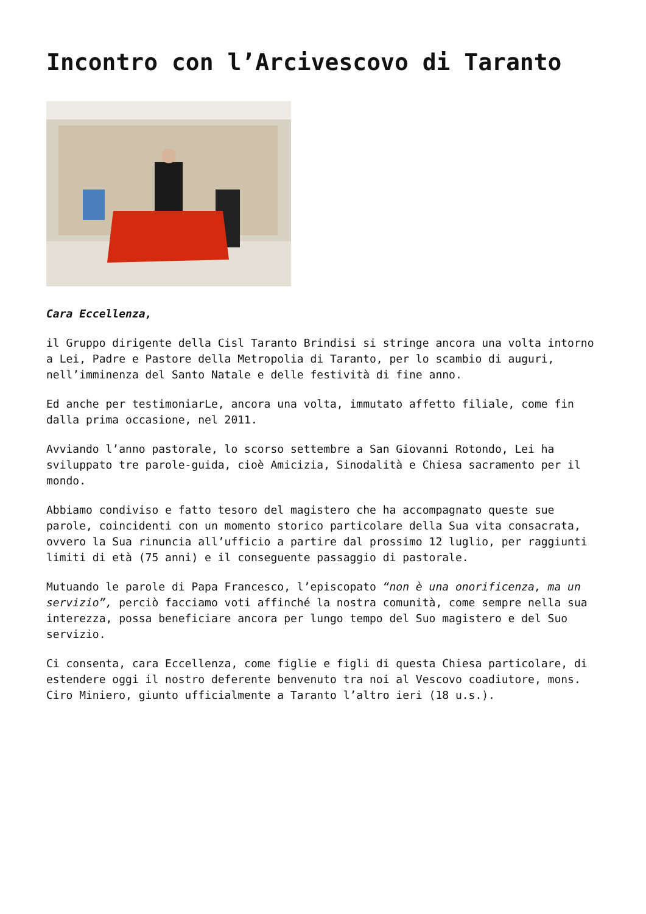Incontro con l’Arcivescovo di Taranto
Cara Eccellenza,
il Gruppo dirigente della Cisl Taranto Brindisi si stringe ancora una volta intorno a Lei, Padre e Pastore della Metropolia di Taranto, per lo scambio di auguri, nell’imminenza del Santo Natale e delle festività di fine anno.
Ed anche per testimoniarLe, ancora una volta, immutato affetto filiale, come fin dalla prima occasione, nel 2011.
Avviando l’anno pastorale, lo scorso settembre a San Giovanni Rotondo, Lei ha sviluppato tre parole-guida, cioè Amicizia, Sinodalità e Chiesa sacramento per il mondo.
Abbiamo condiviso e fatto tesoro del magistero che ha accompagnato queste sue parole, coincidenti con un momento storico particolare della Sua vita consacrata, ovvero la Sua rinuncia all’ufficio a partire dal prossimo 12 luglio, per raggiunti limiti di età (75 anni) e il conseguente passaggio di pastorale.
Mutuando le parole di Papa Francesco, l’episcopato “non è una onorificenza, ma un servizio”, perciò facciamo voti affinché la nostra comunità, come sempre nella sua interezza, possa beneficiare ancora per lungo tempo del Suo magistero e del Suo servizio.
Ci consenta, cara Eccellenza, come figlie e figli di questa Chiesa particolare, di estendere oggi il nostro deferente benvenuto tra noi al Vescovo coadiutore, mons. Ciro Miniero, giunto ufficialmente a Taranto l’altro ieri (18 u.s.).